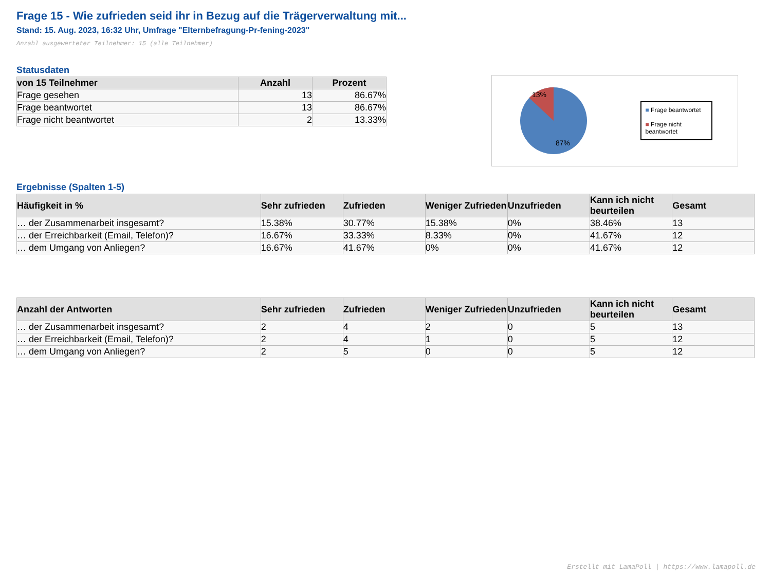Frage 15 - Wie zufrieden seid ihr in Bezug auf die Trägerverwaltung mit...
Stand: 15. Aug. 2023, 16:32 Uhr, Umfrage "Elternbefragung-Pr-fening-2023"
Anzahl ausgewerteter Teilnehmer: 15 (alle Teilnehmer)
Statusdaten
| von 15 Teilnehmer | Anzahl | Prozent |
| --- | --- | --- |
| Frage gesehen | 13 | 86.67% |
| Frage beantwortet | 13 | 86.67% |
| Frage nicht beantwortet | 2 | 13.33% |
13%
87%
■ Frage beantwortet
■ Frage nicht beantwortet
Ergebnisse (Spalten 1-5)
| Häufigkeit in % | Sehr zufrieden | Zufrieden | Weniger Zufrieden | Unzufrieden | Kann ich nicht beurteilen | Gesamt |
| --- | --- | --- | --- | --- | --- | --- |
| … der Zusammenarbeit insgesamt? | 15.38% | 30.77% | 15.38% | 0% | 38.46% | 13 |
| … der Erreichbarkeit (Email, Telefon)? | 16.67% | 33.33% | 8.33% | 0% | 41.67% | 12 |
| … dem Umgang von Anliegen? | 16.67% | 41.67% | 0% | 0% | 41.67% | 12 |
| Anzahl der Antworten | Sehr zufrieden | Zufrieden | Weniger Zufrieden | Unzufrieden | Kann ich nicht beurteilen | Gesamt |
| --- | --- | --- | --- | --- | --- | --- |
| … der Zusammenarbeit insgesamt? | 2 | 4 | 2 | 0 | 5 | 13 |
| … der Erreichbarkeit (Email, Telefon)? | 2 | 4 | 1 | 0 | 5 | 12 |
| … dem Umgang von Anliegen? | 2 | 5 | 0 | 0 | 5 | 12 |
Erstellt mit LamaPoll | https://www.lamapoll.de